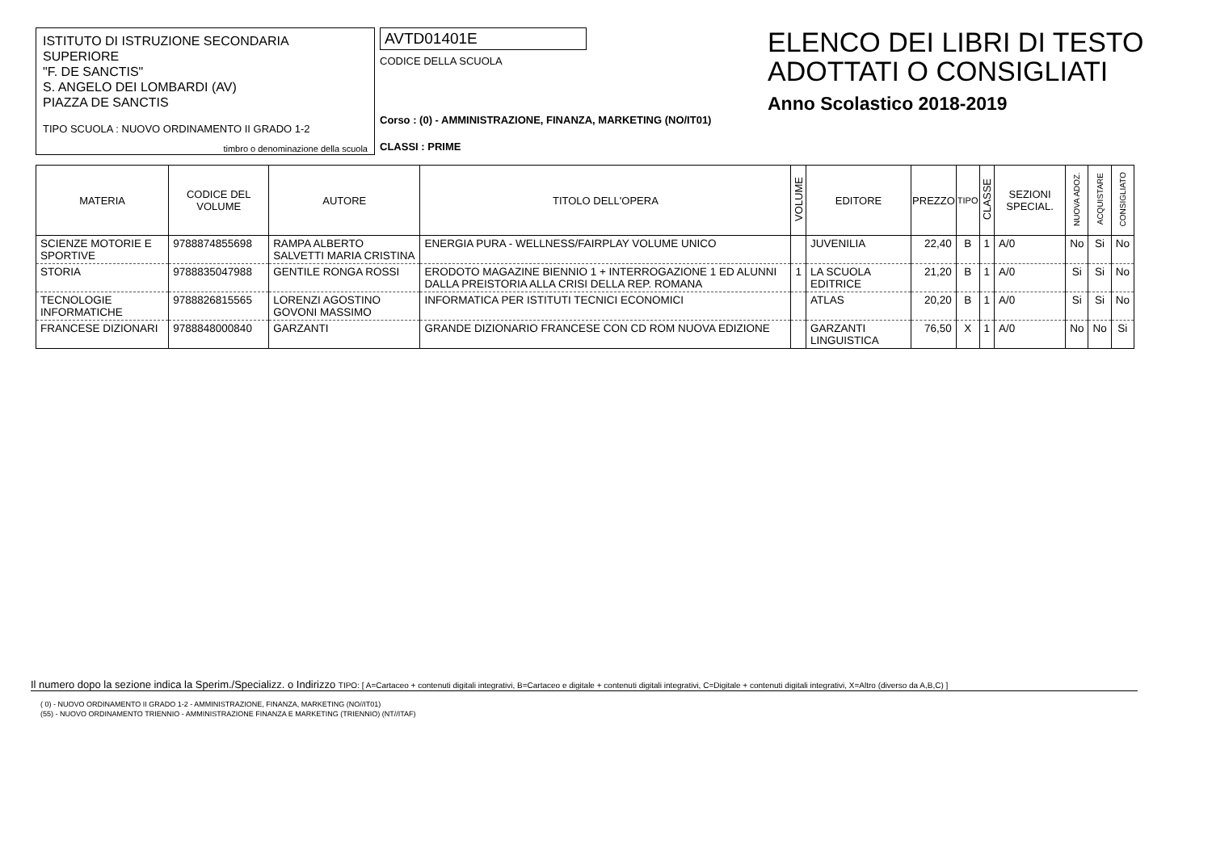ISTITUTO DI ISTRUZIONE SECONDARIA SUPERIORE
"F. DE SANCTIS"
S. ANGELO DEI LOMBARDI (AV)
PIAZZA DE SANCTIS
TIPO SCUOLA : NUOVO ORDINAMENTO II GRADO 1-2
timbro o denominazione della scuola
AVTD01401E
CODICE DELLA SCUOLA
Corso : (0) - AMMINISTRAZIONE, FINANZA, MARKETING (NO/IT01)
CLASSI : PRIME
ELENCO DEI LIBRI DI TESTO
ADOTTATI O CONSIGLIATI
Anno Scolastico 2018-2019
| MATERIA | CODICE DEL VOLUME | AUTORE | TITOLO DELL'OPERA | VOLUME | EDITORE | PREZZO | TIPO | CLASSE | SEZIONI SPECIAL. | NUOVA ADOZ. | ACQUISTARE | CONSIGLIATO |
| --- | --- | --- | --- | --- | --- | --- | --- | --- | --- | --- | --- | --- |
| SCIENZE MOTORIE E SPORTIVE | 9788874855698 | RAMPA ALBERTO SALVETTI MARIA CRISTINA | ENERGIA PURA - WELLNESS/FAIRPLAY VOLUME UNICO | | JUVENILIA | 22,40 | B | 1 | A/0 | No | Si | No |
| STORIA | 9788835047988 | GENTILE RONGA ROSSI | ERODOTO MAGAZINE BIENNIO 1 + INTERROGAZIONE 1 ED ALUNNI DALLA PREISTORIA ALLA CRISI DELLA REP. ROMANA | 1 | LA SCUOLA EDITRICE | 21,20 | B | 1 | A/0 | Si | Si | No |
| TECNOLOGIE INFORMATICHE | 9788826815565 | LORENZI AGOSTINO GOVONI MASSIMO | INFORMATICA PER ISTITUTI TECNICI ECONOMICI | | ATLAS | 20,20 | B | 1 | A/0 | Si | Si | No |
| FRANCESE DIZIONARI | 9788848000840 | GARZANTI | GRANDE DIZIONARIO FRANCESE CON CD ROM NUOVA EDIZIONE | | GARZANTI LINGUISTICA | 76,50 | X | 1 | A/0 | No | No | Si |
Il numero dopo la sezione indica la Sperim./Specializz. o Indirizzo TIPO: [ A=Cartaceo + contenuti digitali integrativi, B=Cartaceo e digitale + contenuti digitali integrativi, C=Digitale + contenuti digitali integrativi, X=Altro (diverso da A,B,C) ]
( 0) - NUOVO ORDINAMENTO II GRADO 1-2 - AMMINISTRAZIONE, FINANZA, MARKETING (NO//IT01)
(55) - NUOVO ORDINAMENTO TRIENNIO - AMMINISTRAZIONE FINANZA E MARKETING (TRIENNIO) (NT//ITAF)